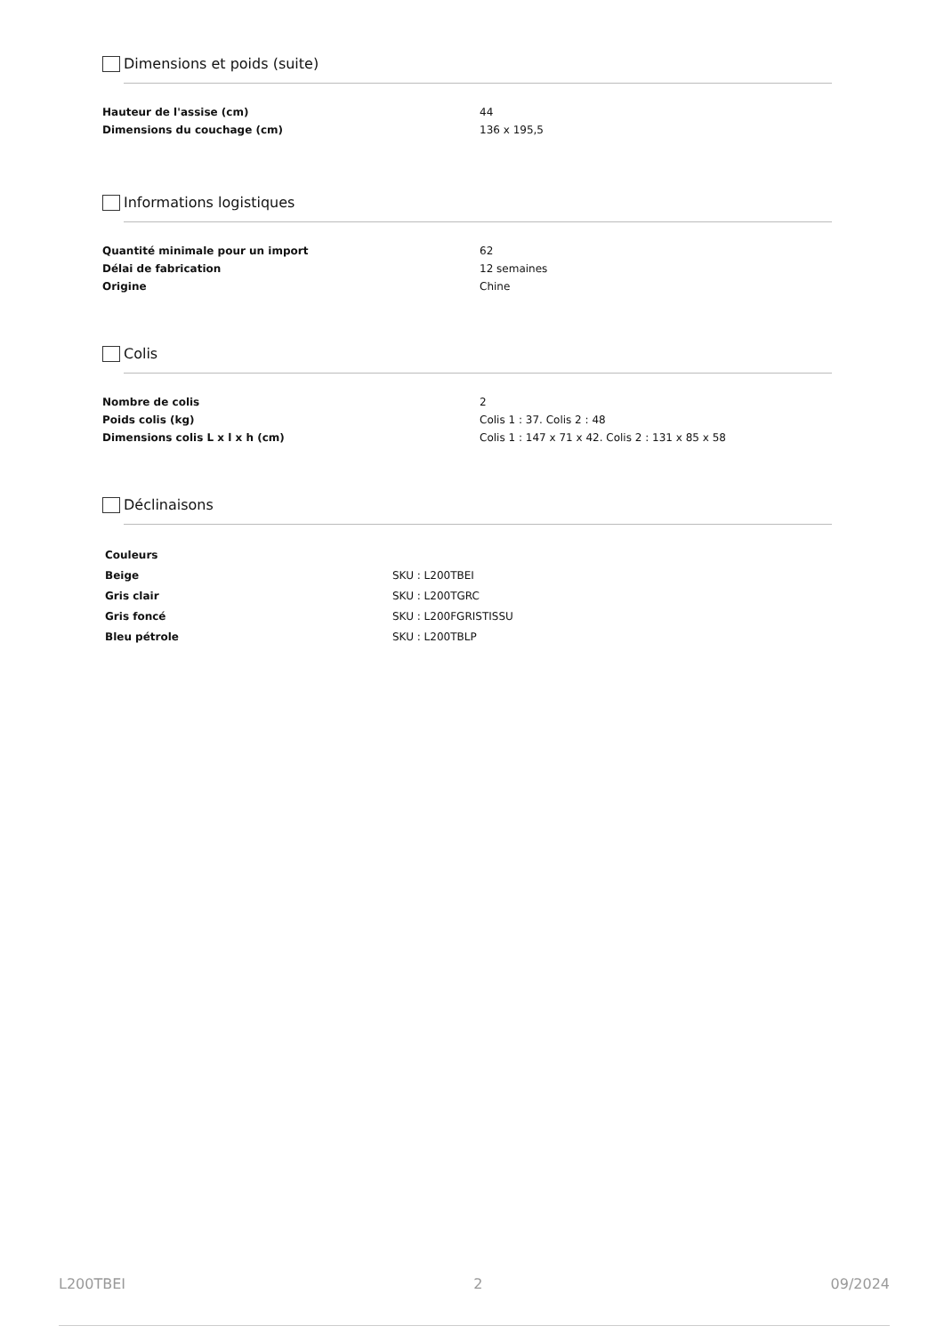Dimensions et poids (suite)
| Hauteur de l'assise (cm) | 44 |
| Dimensions du couchage (cm) | 136 x 195,5 |
Informations logistiques
| Quantité minimale pour un import | 62 |
| Délai de fabrication | 12 semaines |
| Origine | Chine |
Colis
| Nombre de colis | 2 |
| Poids colis (kg) | Colis 1 : 37. Colis 2 : 48 |
| Dimensions colis L x l x h (cm) | Colis 1 : 147 x 71 x 42. Colis 2 : 131 x 85 x 58 |
Déclinaisons
| Couleurs | |
| Beige | SKU : L200TBEI |
| Gris clair | SKU : L200TGRC |
| Gris foncé | SKU : L200FGRISTISSU |
| Bleu pétrole | SKU : L200TBLP |
L200TBEI 2 09/2024